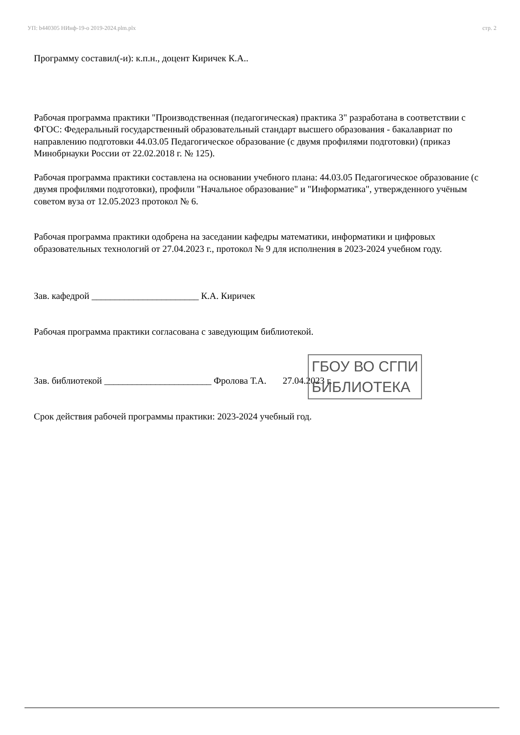УП: b440305 НИнф-19-о 2019-2024.plm.plx стр. 2
Программу составил(-и): к.п.н., доцент Киричек К.А..
Рабочая программа практики "Производственная (педагогическая) практика 3" разработана в соответствии с ФГОС: Федеральный государственный образовательный стандарт высшего образования - бакалавриат по направлению подготовки 44.03.05 Педагогическое образование (с двумя профилями подготовки) (приказ Минобрнауки России от 22.02.2018 г. № 125).
Рабочая программа практики составлена на основании учебного плана: 44.03.05 Педагогическое образование (с двумя профилями подготовки), профили "Начальное образование" и "Информатика", утвержденного учёным советом вуза от 12.05.2023 протокол № 6.
Рабочая программа практики одобрена на заседании кафедры математики, информатики и цифровых образовательных технологий от 27.04.2023 г., протокол № 9 для исполнения в 2023-2024 учебном году.
Зав. кафедрой _______________________ К.А. Киричек
Рабочая программа практики согласована с заведующим библиотекой.
Зав. библиотекой _______________________ Фролова Т.А. 27.04.2023 г.
Срок действия рабочей программы практики: 2023-2024 учебный год.
ГБОУ ВО СГПИ
БИБЛИОТЕКА